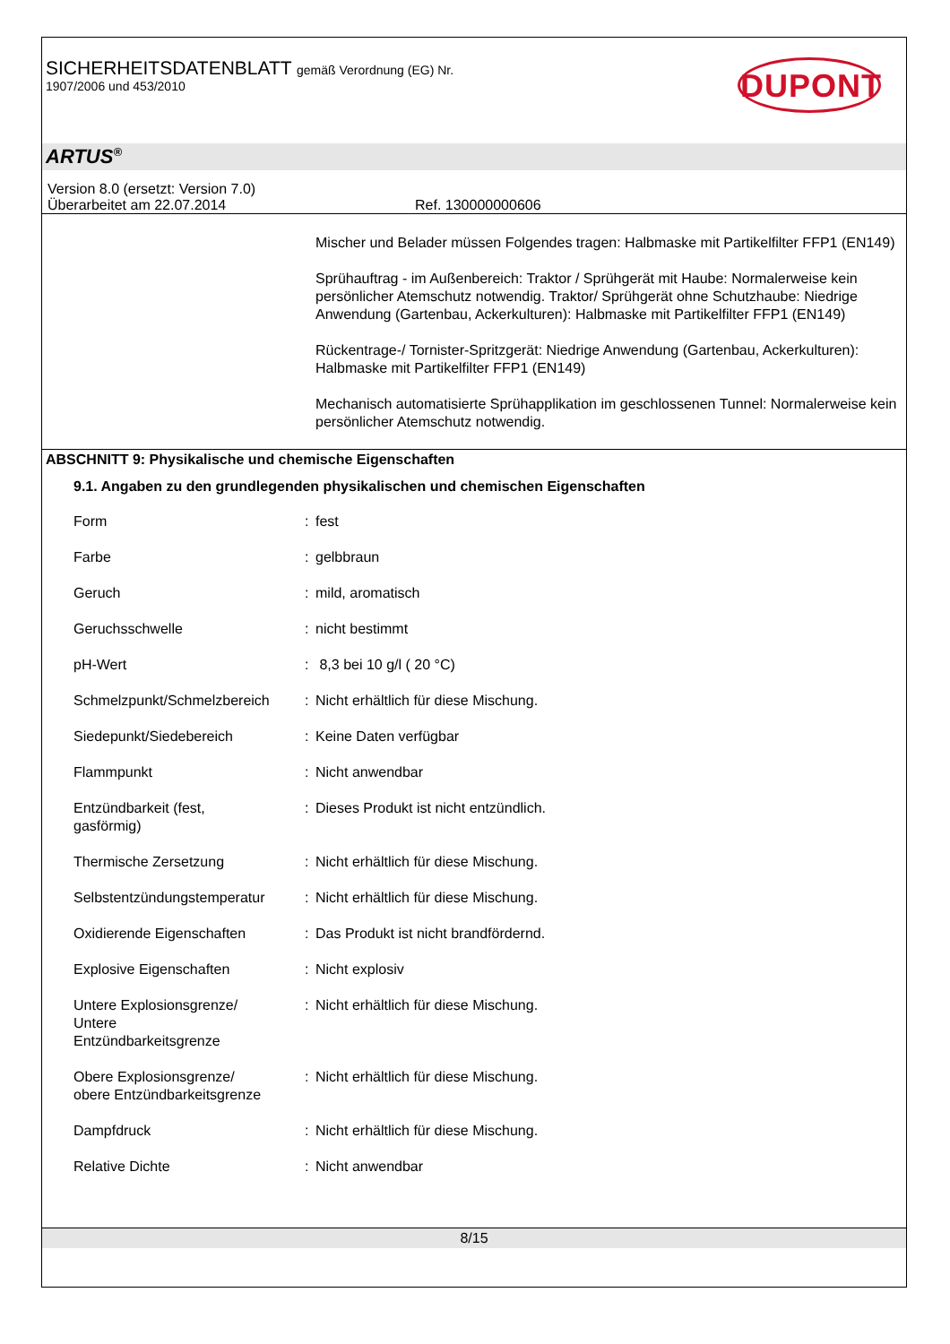SICHERHEITSDATENBLATT gemäß Verordnung (EG) Nr.
1907/2006 und 453/2010
DUPONT
ARTUS<sup>®</sup>
Version 8.0 (ersetzt: Version 7.0)
Überarbeitet am 22.07.2014 Ref. 130000000606
Mischer und Belader müssen Folgendes tragen: Halbmaske mit Partikelfilter FFP1 (EN149)
Sprühauftrag - im Außenbereich: Traktor / Sprühgerät mit Haube: Normalerweise kein persönlicher Atemschutz notwendig. Traktor/ Sprühgerät ohne Schutzhaube: Niedrige Anwendung (Gartenbau, Ackerkulturen): Halbmaske mit Partikelfilter FFP1 (EN149)
Rückentrage-/ Tornister-Spritzgerät: Niedrige Anwendung (Gartenbau, Ackerkulturen): Halbmaske mit Partikelfilter FFP1 (EN149)
Mechanisch automatisierte Sprühapplikation im geschlossenen Tunnel: Normalerweise kein persönlicher Atemschutz notwendig.
ABSCHNITT 9: Physikalische und chemische Eigenschaften
9.1. Angaben zu den grundlegenden physikalischen und chemischen Eigenschaften
| Form | : | fest |
| Farbe | : | gelbbraun |
| Geruch | : | mild, aromatisch |
| Geruchsschwelle | : | nicht bestimmt |
| pH-Wert | : | 8,3 bei 10 g/l ( 20 °C) |
| Schmelzpunkt/Schmelzbereich | : | Nicht erhältlich für diese Mischung. |
| Siedepunkt/Siedebereich | : | Keine Daten verfügbar |
| Flammpunkt | : | Nicht anwendbar |
| Entzündbarkeit (fest, gasförmig) | : | Dieses Produkt ist nicht entzündlich. |
| Thermische Zersetzung | : | Nicht erhältlich für diese Mischung. |
| Selbstentzündungstemperatur | : | Nicht erhältlich für diese Mischung. |
| Oxidierende Eigenschaften | : | Das Produkt ist nicht brandfördernd. |
| Explosive Eigenschaften | : | Nicht explosiv |
| Untere Explosionsgrenze/ Untere Entzündbarkeitsgrenze | : | Nicht erhältlich für diese Mischung. |
| Obere Explosionsgrenze/ obere Entzündbarkeitsgrenze | : | Nicht erhältlich für diese Mischung. |
| Dampfdruck | : | Nicht erhältlich für diese Mischung. |
| Relative Dichte | : | Nicht anwendbar |
8/15